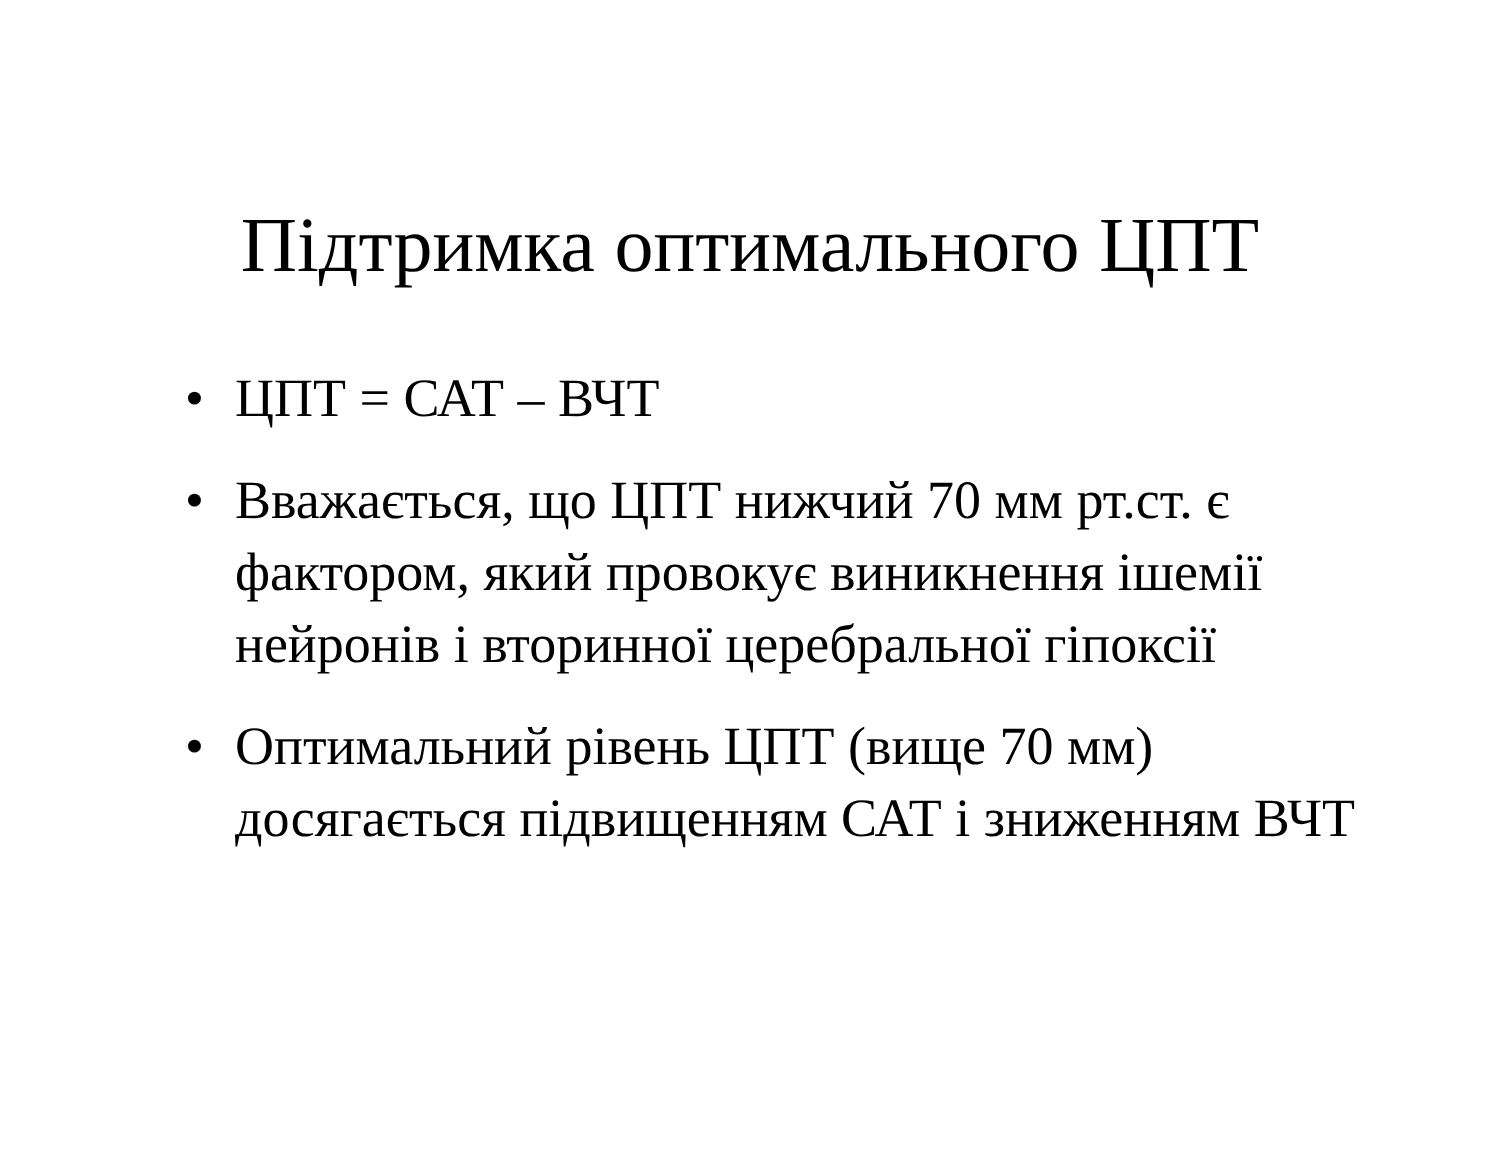Підтримка оптимального ЦПТ
• ЦПТ = САТ – ВЧТ
• Вважається, що ЦПТ нижчий 70 мм рт.ст. є фактором, який провокує виникнення ішемії нейронів і вторинної церебральної гіпоксії
• Оптимальний рівень ЦПТ (вище 70 мм) досягається підвищенням САТ і зниженням ВЧТ